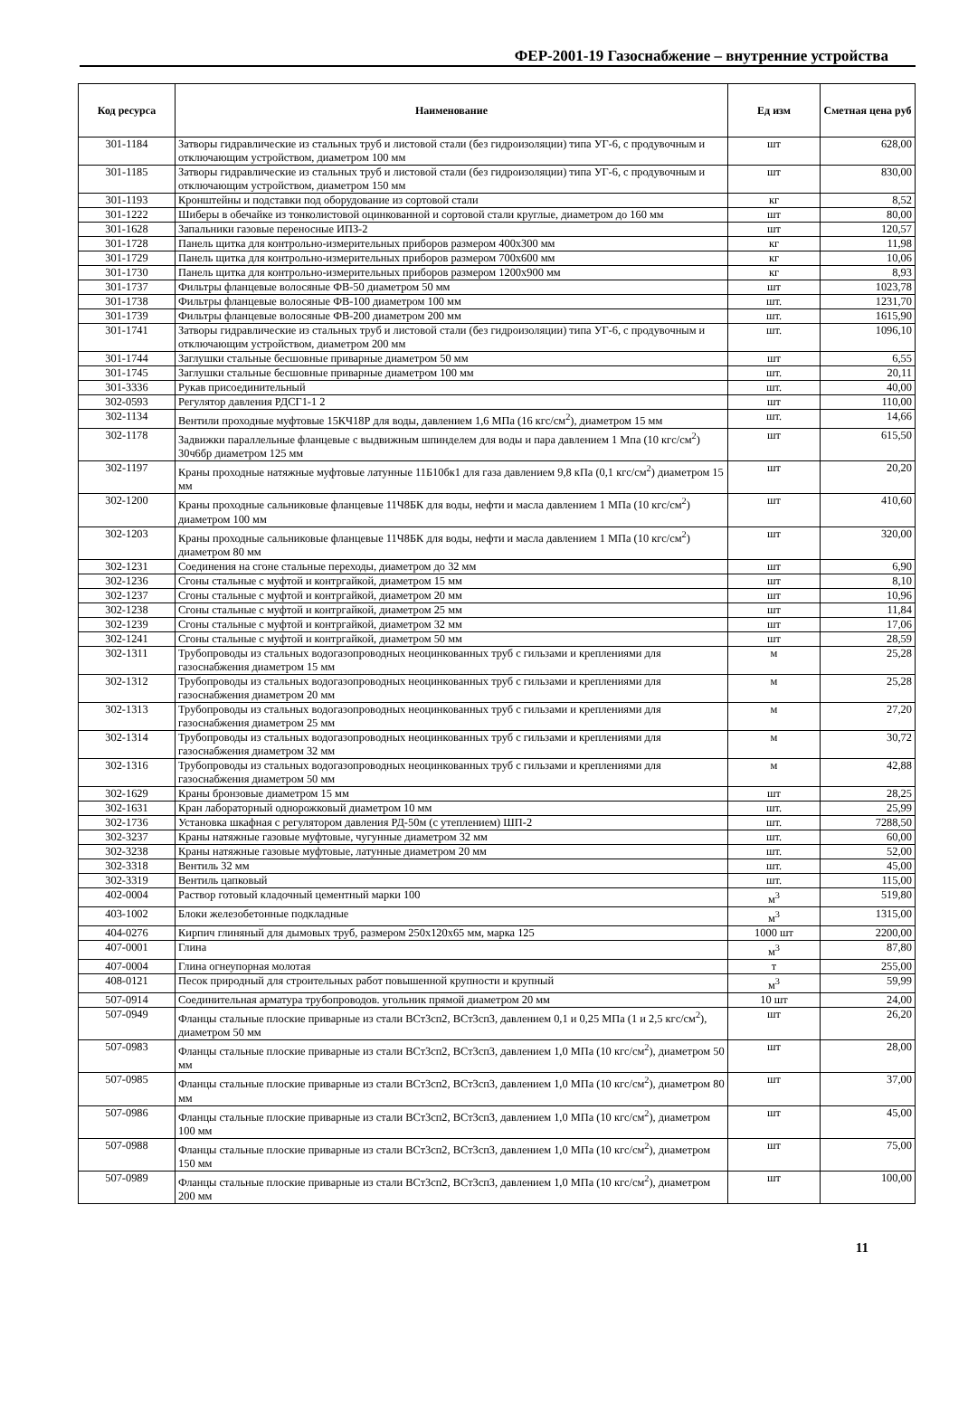ФЕР-2001-19 Газоснабжение – внутренние устройства
| Код ресурса | Наименование | Ед изм | Сметная цена руб |
| --- | --- | --- | --- |
| 301-1184 | Затворы гидравлические из стальных труб и листовой стали (без гидроизоляции) типа УГ-6, с продувочным и отключающим устройством, диаметром 100 мм | шт | 628,00 |
| 301-1185 | Затворы гидравлические из стальных труб и листовой стали (без гидроизоляции) типа УГ-6, с продувочным и отключающим устройством, диаметром 150 мм | шт | 830,00 |
| 301-1193 | Кронштейны и подставки под оборудование из сортовой стали | кг | 8,52 |
| 301-1222 | Шиберы в обечайке из тонколистовой оцинкованной и сортовой стали круглые, диаметром до 160 мм | шт | 80,00 |
| 301-1628 | Запальники газовые переносные ИПЗ-2 | шт | 120,57 |
| 301-1728 | Панель щитка для контрольно-измерительных приборов размером 400х300 мм | кг | 11,98 |
| 301-1729 | Панель щитка для контрольно-измерительных приборов размером 700х600 мм | кг | 10,06 |
| 301-1730 | Панель щитка для контрольно-измерительных приборов размером 1200х900 мм | кг | 8,93 |
| 301-1737 | Фильтры фланцевые волосяные ФВ-50 диаметром 50 мм | шт | 1023,78 |
| 301-1738 | Фильтры фланцевые волосяные ФВ-100 диаметром 100 мм | шт. | 1231,70 |
| 301-1739 | Фильтры фланцевые волосяные ФВ-200 диаметром 200 мм | шт. | 1615,90 |
| 301-1741 | Затворы гидравлические из стальных труб и листовой стали (без гидроизоляции) типа УГ-6, с продувочным и отключающим устройством, диаметром 200 мм | шт. | 1096,10 |
| 301-1744 | Заглушки стальные бесшовные приварные диаметром 50 мм | шт | 6,55 |
| 301-1745 | Заглушки стальные бесшовные приварные диаметром 100 мм | шт. | 20,11 |
| 301-3336 | Рукав присоединительный | шт. | 40,00 |
| 302-0593 | Регулятор давления РДСГ1-1 2 | шт | 110,00 |
| 302-1134 | Вентили проходные муфтовые 15КЧ18Р для воды, давлением 1,6 МПа (16 кгс/см<sup>2</sup>), диаметром 15 мм | шт. | 14,66 |
| 302-1178 | Задвижки параллельные фланцевые с выдвижным шпинделем для воды и пара давлением 1 Мпа (10 кгс/см<sup>2</sup>) 30ч6бр диаметром 125 мм | шт | 615,50 |
| 302-1197 | Краны проходные натяжные муфтовые латунные 11Б10бк1 для газа давлением 9,8 кПа (0,1 кгс/см<sup>2</sup>) диаметром 15 мм | шт | 20,20 |
| 302-1200 | Краны проходные сальниковые фланцевые 11Ч8БК для воды, нефти и масла давлением 1 МПа (10 кгс/см<sup>2</sup>) диаметром 100 мм | шт | 410,60 |
| 302-1203 | Краны проходные сальниковые фланцевые 11Ч8БК для воды, нефти и масла давлением 1 МПа (10 кгс/см<sup>2</sup>) диаметром 80 мм | шт | 320,00 |
| 302-1231 | Соединения на сгоне стальные переходы, диаметром до 32 мм | шт | 6,90 |
| 302-1236 | Сгоны стальные с муфтой и контргайкой, диаметром 15 мм | шт | 8,10 |
| 302-1237 | Сгоны стальные с муфтой и контргайкой, диаметром 20 мм | шт | 10,96 |
| 302-1238 | Сгоны стальные с муфтой и контргайкой, диаметром 25 мм | шт | 11,84 |
| 302-1239 | Сгоны стальные с муфтой и контргайкой, диаметром 32 мм | шт | 17,06 |
| 302-1241 | Сгоны стальные с муфтой и контргайкой, диаметром 50 мм | шт | 28,59 |
| 302-1311 | Трубопроводы из стальных водогазопроводных неоцинкованных труб с гильзами и креплениями для газоснабжения диаметром 15 мм | м | 25,28 |
| 302-1312 | Трубопроводы из стальных водогазопроводных неоцинкованных труб с гильзами и креплениями для газоснабжения диаметром 20 мм | м | 25,28 |
| 302-1313 | Трубопроводы из стальных водогазопроводных неоцинкованных труб с гильзами и креплениями для газоснабжения диаметром 25 мм | м | 27,20 |
| 302-1314 | Трубопроводы из стальных водогазопроводных неоцинкованных труб с гильзами и креплениями для газоснабжения диаметром 32 мм | м | 30,72 |
| 302-1316 | Трубопроводы из стальных водогазопроводных неоцинкованных труб с гильзами и креплениями для газоснабжения диаметром 50 мм | м | 42,88 |
| 302-1629 | Краны бронзовые диаметром 15 мм | шт | 28,25 |
| 302-1631 | Кран лабораторный однорожковый диаметром 10 мм | шт. | 25,99 |
| 302-1736 | Установка шкафная с регулятором давления РД-50м (с утеплением) ШП-2 | шт. | 7288,50 |
| 302-3237 | Краны натяжные газовые муфтовые, чугунные диаметром 32 мм | шт. | 60,00 |
| 302-3238 | Краны натяжные газовые муфтовые, латунные диаметром 20 мм | шт. | 52,00 |
| 302-3318 | Вентиль 32 мм | шт. | 45,00 |
| 302-3319 | Вентиль цапковый | шт. | 115,00 |
| 402-0004 | Раствор готовый кладочный цементный марки 100 | м<sup>3</sup> | 519,80 |
| 403-1002 | Блоки железобетонные подкладные | м<sup>3</sup> | 1315,00 |
| 404-0276 | Кирпич глиняный для дымовых труб, размером 250х120х65 мм, марка 125 | 1000 шт | 2200,00 |
| 407-0001 | Глина | м<sup>3</sup> | 87,80 |
| 407-0004 | Глина огнеупорная молотая | т | 255,00 |
| 408-0121 | Песок природный для строительных работ повышенной крупности и крупный | м<sup>3</sup> | 59,99 |
| 507-0914 | Соединительная арматура трубопроводов. угольник прямой диаметром 20 мм | 10 шт | 24,00 |
| 507-0949 | Фланцы стальные плоские приварные из стали ВСт3сп2, ВСт3сп3, давлением 0,1 и 0,25 МПа (1 и 2,5 кгс/см<sup>2</sup>), диаметром 50 мм | шт | 26,20 |
| 507-0983 | Фланцы стальные плоские приварные из стали ВСт3сп2, ВСт3сп3, давлением 1,0 МПа (10 кгс/см<sup>2</sup>), диаметром 50 мм | шт | 28,00 |
| 507-0985 | Фланцы стальные плоские приварные из стали ВСт3сп2, ВСт3сп3, давлением 1,0 МПа (10 кгс/см<sup>2</sup>), диаметром 80 мм | шт | 37,00 |
| 507-0986 | Фланцы стальные плоские приварные из стали ВСт3сп2, ВСт3сп3, давлением 1,0 МПа (10 кгс/см<sup>2</sup>), диаметром 100 мм | шт | 45,00 |
| 507-0988 | Фланцы стальные плоские приварные из стали ВСт3сп2, ВСт3сп3, давлением 1,0 МПа (10 кгс/см<sup>2</sup>), диаметром 150 мм | шт | 75,00 |
| 507-0989 | Фланцы стальные плоские приварные из стали ВСт3сп2, ВСт3сп3, давлением 1,0 МПа (10 кгс/см<sup>2</sup>), диаметром 200 мм | шт | 100,00 |
11